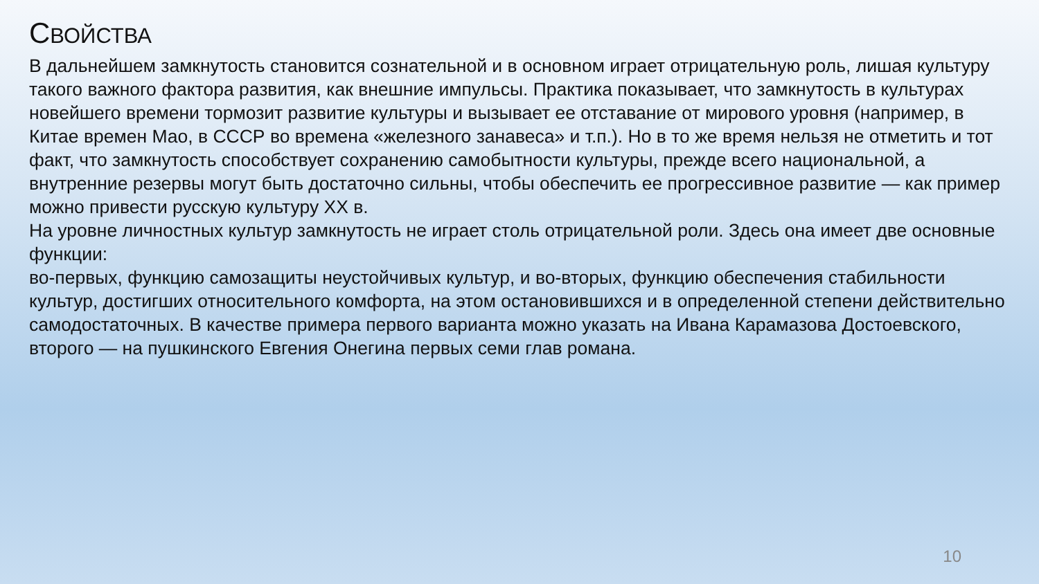СВОЙСТВА
В дальнейшем замкнутость становится сознательной и в основном играет отрицательную роль, лишая культуру такого важного фактора развития, как внешние импульсы. Практика показывает, что замкну­тость в культурах новейшего времени тормозит развитие культуры и вызывает ее отставание от мирового уровня (например, в Китае времен Мао, в СССР во времена «железного занавеса» и т.п.). Но в то же время нельзя не отметить и тот факт, что замкнутость способствует сохранению самобытности культуры, прежде всего национальной, а внутренние резервы могут быть достаточно сильны, чтобы обеспечить ее прогрессивное развитие — как пример можно привести русскую культуру XX в.
На уровне личностных культур замкнутость не играет столь отрицательной роли. Здесь она имеет две основные функции:
во-первых, функцию самозащиты неустойчивых культур, и во-вторых, функцию обеспечения стабильности культур, достигших относительного комфорта, на этом остановившихся и в определенной степени действительно самодостаточных. В качестве примера первого варианта можно указать на Ивана Карамазова Достоевского, второго — на пушкинского Евгения Онегина первых семи глав романа.
10